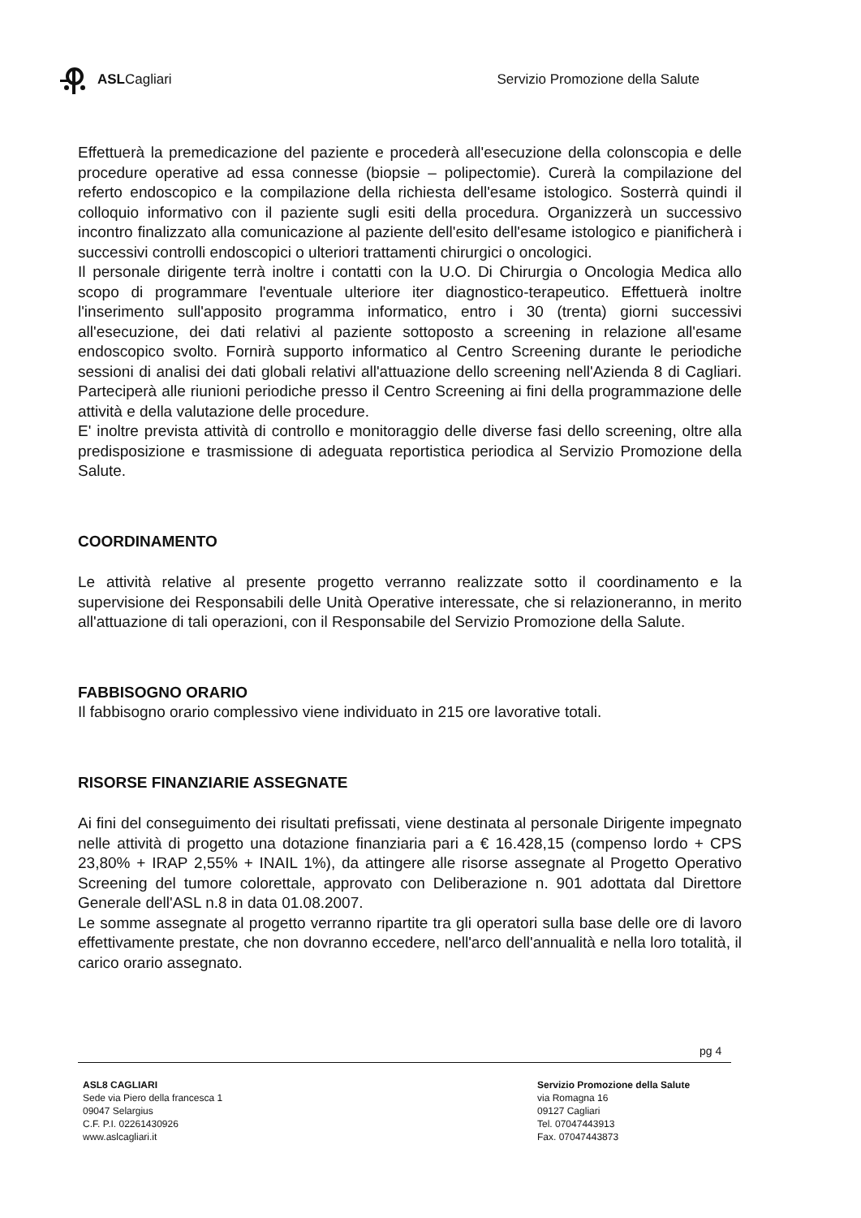ASLCagliari
Servizio Promozione della Salute
Effettuerà la premedicazione del paziente e procederà all'esecuzione della colonscopia e delle procedure operative ad essa connesse (biopsie – polipectomie). Curerà la compilazione del referto endoscopico e la compilazione della richiesta dell'esame istologico. Sosterrà quindi il colloquio informativo con il paziente sugli esiti della procedura. Organizzerà un successivo incontro finalizzato alla comunicazione al paziente dell'esito dell'esame istologico e pianificherà i successivi controlli endoscopici o ulteriori trattamenti chirurgici o oncologici.
Il personale dirigente terrà inoltre i contatti con la U.O. Di Chirurgia o Oncologia Medica allo scopo di programmare l'eventuale ulteriore iter diagnostico-terapeutico. Effettuerà inoltre l'inserimento sull'apposito programma informatico, entro i 30 (trenta) giorni successivi all'esecuzione, dei dati relativi al paziente sottoposto a screening in relazione all'esame endoscopico svolto. Fornirà supporto informatico al Centro Screening durante le periodiche sessioni di analisi dei dati globali relativi all'attuazione dello screening nell'Azienda 8 di Cagliari. Parteciperà alle riunioni periodiche presso il Centro Screening ai fini della programmazione delle attività e della valutazione delle procedure.
E' inoltre prevista attività di controllo e monitoraggio delle diverse fasi dello screening, oltre alla predisposizione e trasmissione di adeguata reportistica periodica al Servizio Promozione della Salute.
COORDINAMENTO
Le attività relative al presente progetto verranno realizzate sotto il coordinamento e la supervisione dei Responsabili delle Unità Operative interessate, che si relazioneranno, in merito all'attuazione di tali operazioni, con il Responsabile del Servizio Promozione della Salute.
FABBISOGNO ORARIO
Il fabbisogno orario complessivo viene individuato in 215 ore lavorative totali.
RISORSE FINANZIARIE ASSEGNATE
Ai fini del conseguimento dei risultati prefissati, viene destinata al personale Dirigente impegnato nelle attività di progetto una dotazione finanziaria pari a € 16.428,15 (compenso lordo + CPS 23,80% + IRAP 2,55% + INAIL 1%), da attingere alle risorse assegnate al Progetto Operativo Screening del tumore colorettale, approvato con Deliberazione n. 901 adottata dal Direttore Generale dell'ASL n.8 in data 01.08.2007.
Le somme assegnate al progetto verranno ripartite tra gli operatori sulla base delle ore di lavoro effettivamente prestate, che non dovranno eccedere, nell'arco dell'annualità e nella loro totalità, il carico orario assegnato.
pg 4
ASL8 CAGLIARI
Sede via Piero della francesca 1
09047 Selargius
C.F. P.I. 02261430926
www.aslcagliari.it
Servizio Promozione della Salute
via Romagna 16
09127 Cagliari
Tel. 07047443913
Fax. 07047443873